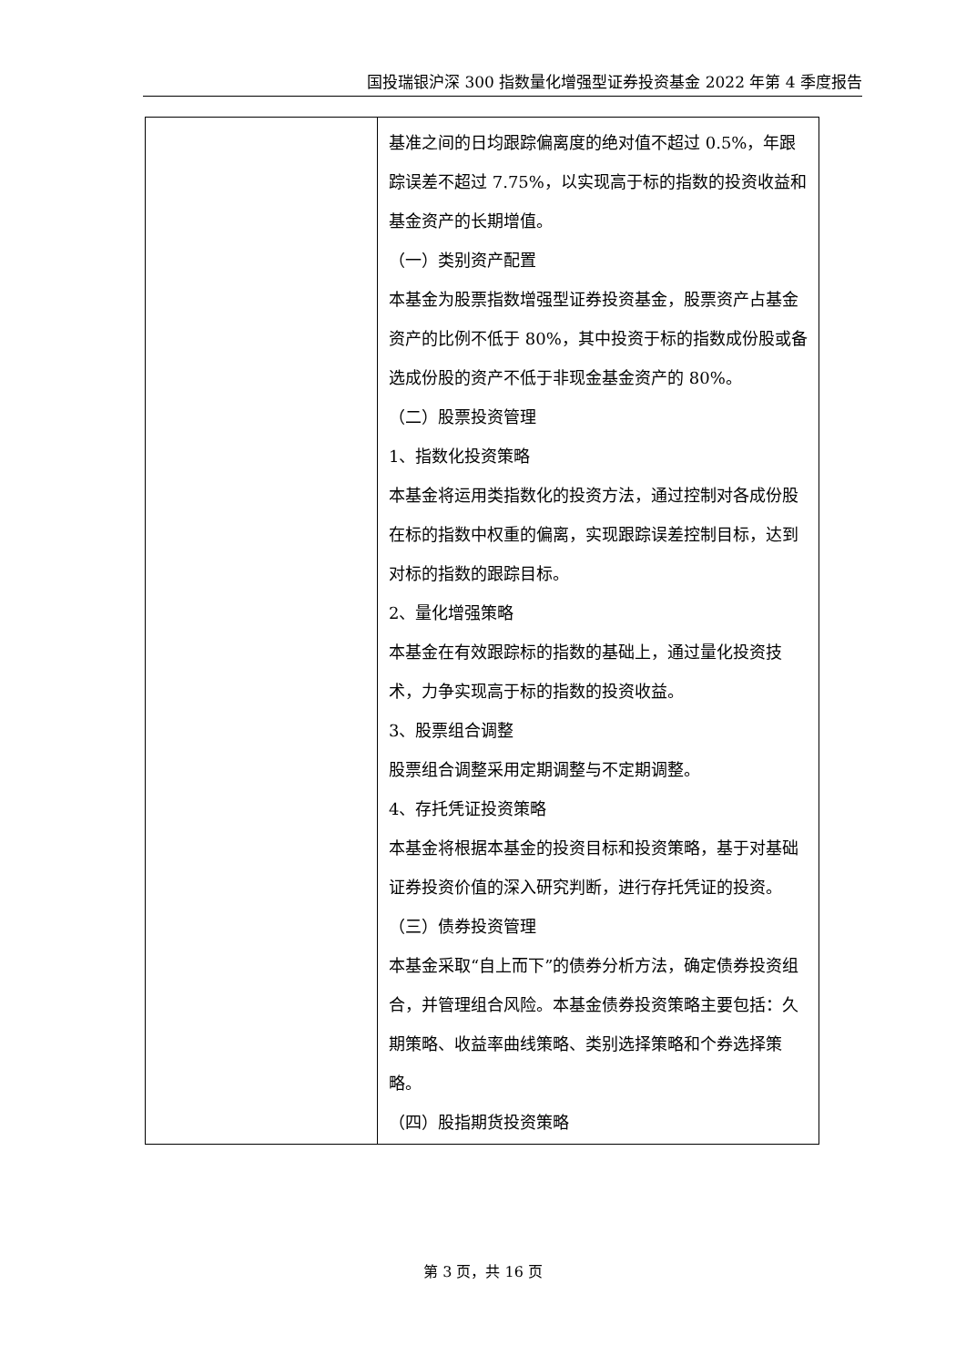国投瑞银沪深 300 指数量化增强型证券投资基金 2022 年第 4 季度报告
| | 基准之间的日均跟踪偏离度的绝对值不超过 0.5%，年跟踪误差不超过 7.75%，以实现高于标的指数的投资收益和基金资产的长期增值。 （一）类别资产配置 本基金为股票指数增强型证券投资基金，股票资产占基金资产的比例不低于 80%，其中投资于标的指数成份股或备选成份股的资产不低于非现金基金资产的 80%。 （二）股票投资管理 1、指数化投资策略 本基金将运用类指数化的投资方法，通过控制对各成份股在标的指数中权重的偏离，实现跟踪误差控制目标，达到对标的指数的跟踪目标。 2、量化增强策略 本基金在有效跟踪标的指数的基础上，通过量化投资技术，力争实现高于标的指数的投资收益。 3、股票组合调整 股票组合调整采用定期调整与不定期调整。 4、存托凭证投资策略 本基金将根据本基金的投资目标和投资策略，基于对基础证券投资价值的深入研究判断，进行存托凭证的投资。 （三）债券投资管理 本基金采取“自上而下”的债券分析方法，确定债券投资组合，并管理组合风险。本基金债券投资策略主要包括：久期策略、收益率曲线策略、类别选择策略和个券选择策略。 （四）股指期货投资策略 |
第 3 页，共 16 页